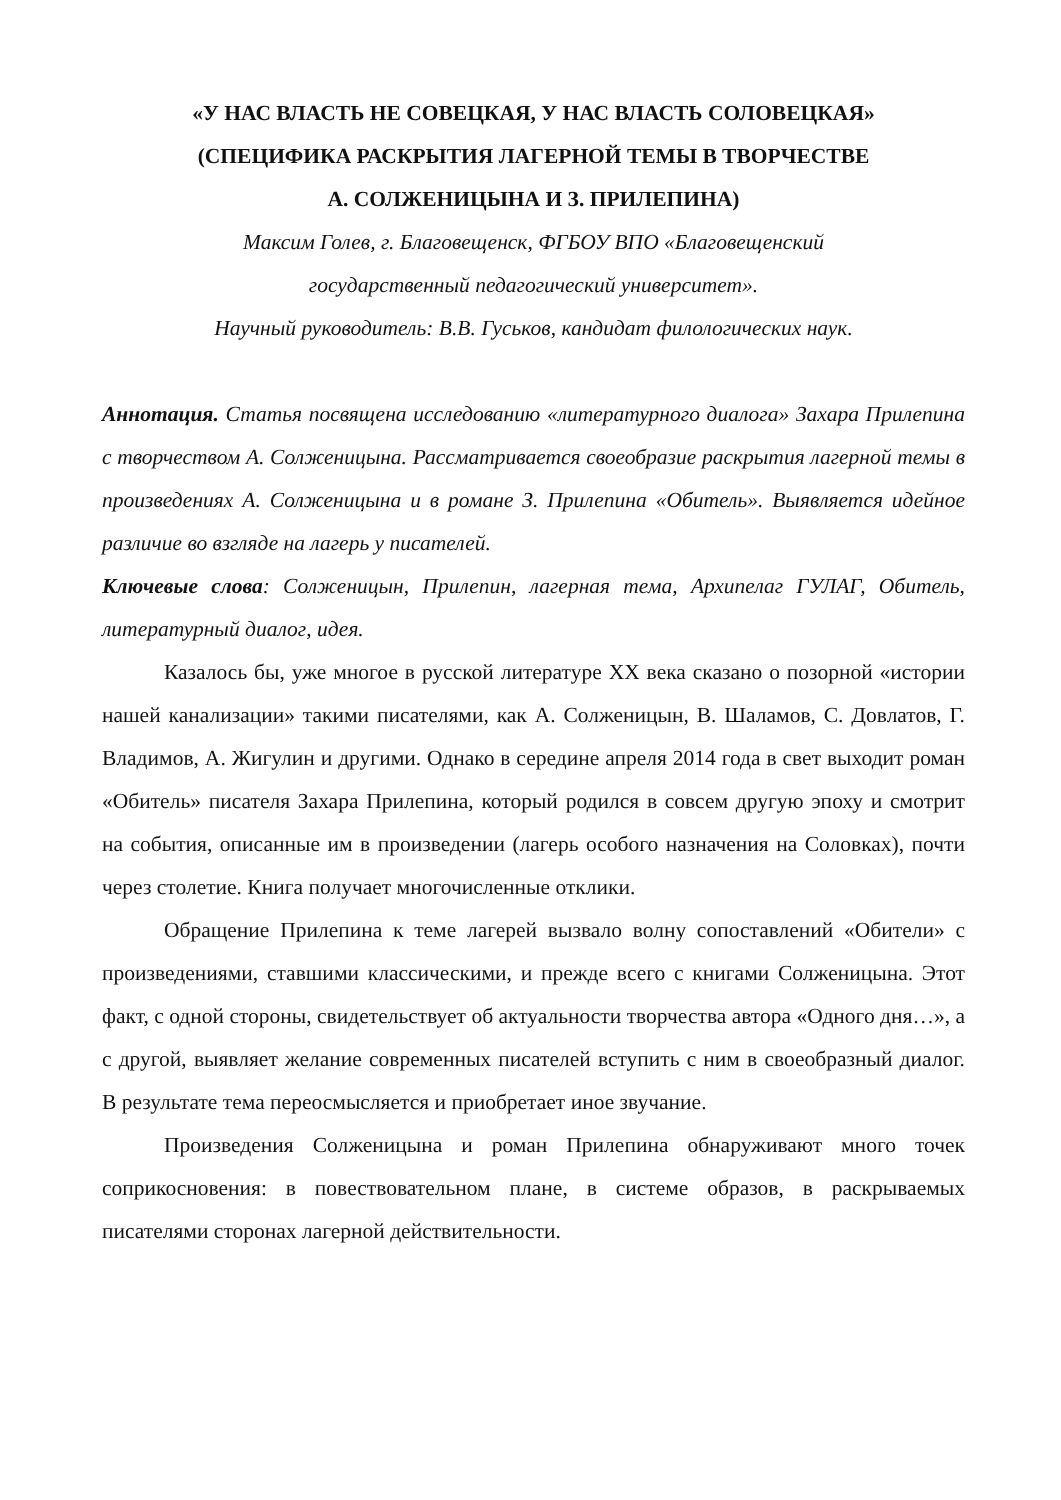«У НАС ВЛАСТЬ НЕ СОВЕЦКАЯ, У НАС ВЛАСТЬ СОЛОВЕЦКАЯ»
(СПЕЦИФИКА РАСКРЫТИЯ ЛАГЕРНОЙ ТЕМЫ В ТВОРЧЕСТВЕ
А. СОЛЖЕНИЦЫНА И З. ПРИЛЕПИНА)
Максим Голев, г. Благовещенск, ФГБОУ ВПО «Благовещенский
государственный педагогический университет».
Научный руководитель: В.В. Гуськов, кандидат филологических наук.
Аннотация. Статья посвящена исследованию «литературного диалога» Захара Прилепина с творчеством А. Солженицына. Рассматривается своеобразие раскрытия лагерной темы в произведениях А. Солженицына и в романе З. Прилепина «Обитель». Выявляется идейное различие во взгляде на лагерь у писателей.
Ключевые слова: Солженицын, Прилепин, лагерная тема, Архипелаг ГУЛАГ, Обитель, литературный диалог, идея.
Казалось бы, уже многое в русской литературе XX века сказано о позорной «истории нашей канализации» такими писателями, как А. Солженицын, В. Шаламов, С. Довлатов, Г. Владимов, А. Жигулин и другими. Однако в середине апреля 2014 года в свет выходит роман «Обитель» писателя Захара Прилепина, который родился в совсем другую эпоху и смотрит на события, описанные им в произведении (лагерь особого назначения на Соловках), почти через столетие. Книга получает многочисленные отклики.
Обращение Прилепина к теме лагерей вызвало волну сопоставлений «Обители» с произведениями, ставшими классическими, и прежде всего с книгами Солженицына. Этот факт, с одной стороны, свидетельствует об актуальности творчества автора «Одного дня…», а с другой, выявляет желание современных писателей вступить с ним в своеобразный диалог. В результате тема переосмысляется и приобретает иное звучание.
Произведения Солженицына и роман Прилепина обнаруживают много точек соприкосновения: в повествовательном плане, в системе образов, в раскрываемых писателями сторонах лагерной действительности.